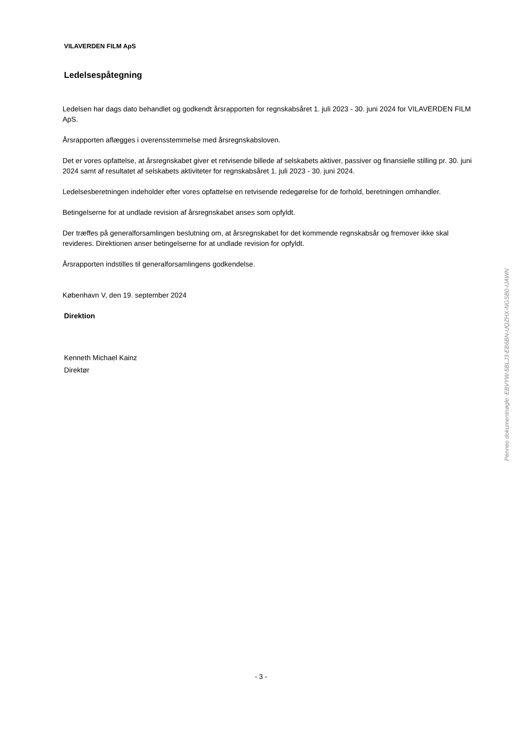VILAVERDEN FILM ApS
Ledelsespåtegning
Ledelsen har dags dato behandlet og godkendt årsrapporten for regnskabsåret 1. juli 2023 - 30. juni 2024 for VILAVERDEN FILM ApS.
Årsrapporten aflægges i overensstemmelse med årsregnskabsloven.
Det er vores opfattelse, at årsregnskabet giver et retvisende billede af selskabets aktiver, passiver og finansielle stilling pr. 30. juni 2024 samt af resultatet af selskabets aktiviteter for regnskabsåret 1. juli 2023 - 30. juni 2024.
Ledelsesberetningen indeholder efter vores opfattelse en retvisende redegørelse for de forhold, beretningen omhandler.
Betingelserne for at undlade revision af årsregnskabet anses som opfyldt.
Der træffes på generalforsamlingen beslutning om, at årsregnskabet for det kommende regnskabsår og fremover ikke skal revideres. Direktionen anser betingelserne for at undlade revision for opfyldt.
Årsrapporten indstilles til generalforsamlingens godkendelse.
København V, den 19. september 2024
Direktion
Kenneth Michael Kainz
Direktør
Penneo dokumentnøgle: EBVYW-5BLJ3-EB6BN-UQZHX-NGSB0-IJAWN
- 3 -